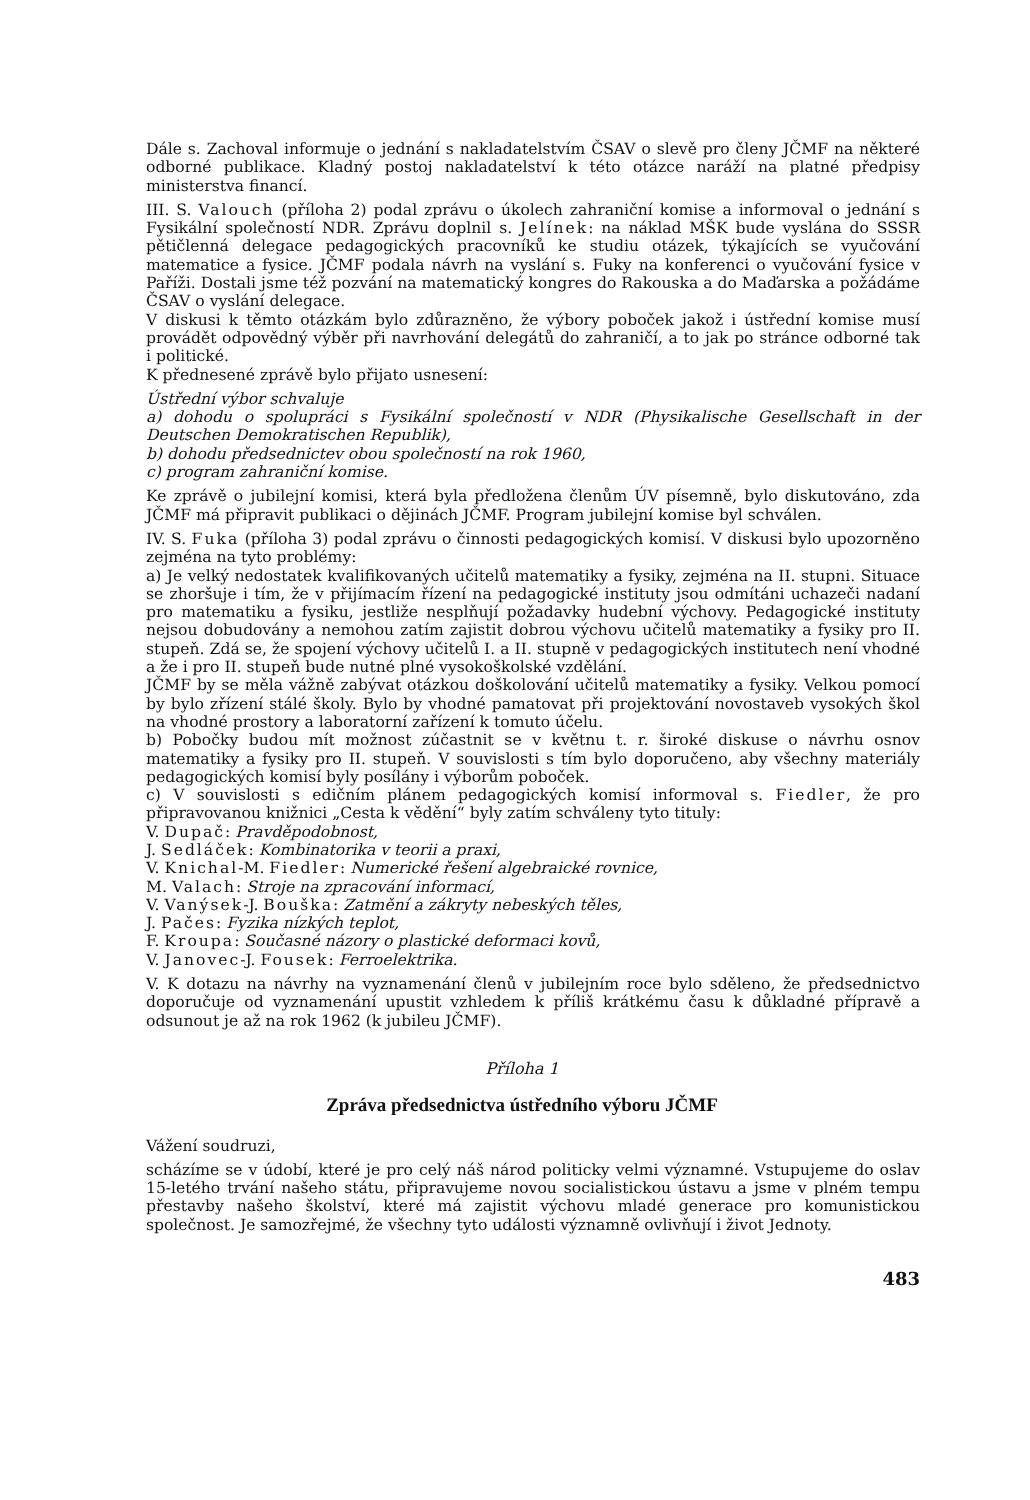Dále s. Zachoval informuje o jednání s nakladatelstvím ČSAV o slevě pro členy JČMF na některé odborné publikace. Kladný postoj nakladatelství k této otázce naráží na platné předpisy ministerstva financí.
III. S. Valouch (příloha 2) podal zprávu o úkolech zahraniční komise a informoval o jednání s Fysikální společností NDR. Zprávu doplnil s. Jelínek: na náklad MŠK bude vyslána do SSSR pětičlenná delegace pedagogických pracovníků ke studiu otázek, týkajících se vyučování matematice a fysice. JČMF podala návrh na vyslání s. Fuky na konferenci o vyučování fysice v Paříži. Dostali jsme též pozvání na matematický kongres do Rakouska a do Maďarska a požádáme ČSAV o vyslání delegace.
V diskusi k těmto otázkám bylo zdůrazněno, že výbory poboček jakož i ústřední komise musí provádět odpovědný výběr při navrhování delegátů do zahraničí, a to jak po stránce odborné tak i politické.
K přednesené zprávě bylo přijato usnesení:
Ústřední výbor schvaluje
a) dohodu o spolupráci s Fysikální společností v NDR (Physikalische Gesellschaft in der Deutschen Demokratischen Republik),
b) dohodu předsednictev obou společností na rok 1960,
c) program zahraniční komise.
Ke zprávě o jubilejní komisi, která byla předložena členům ÚV písemně, bylo diskutováno, zda JČMF má připravit publikaci o dějinách JČMF. Program jubilejní komise byl schválen.
IV. S. Fuka (příloha 3) podal zprávu o činnosti pedagogických komisí. V diskusi bylo upozorněno zejména na tyto problémy:
a) Je velký nedostatek kvalifikovaných učitelů matematiky a fysiky, zejména na II. stupni. Situace se zhoršuje i tím, že v přijímacím řízení na pedagogické instituty jsou odmítáni uchazeči nadaní pro matematiku a fysiku, jestliže nesplňují požadavky hudební výchovy. Pedagogické instituty nejsou dobudovány a nemohou zatím zajistit dobrou výchovu učitelů matematiky a fysiky pro II. stupeň. Zdá se, že spojení výchovy učitelů I. a II. stupně v pedagogických institutech není vhodné a že i pro II. stupeň bude nutné plné vysokoškolské vzdělání.
JČMF by se měla vážně zabývat otázkou doškolování učitelů matematiky a fysiky. Velkou pomocí by bylo zřízení stálé školy. Bylo by vhodné pamatovat při projektování novostaveb vysokých škol na vhodné prostory a laboratorní zařízení k tomuto účelu.
b) Pobočky budou mít možnost zúčastnit se v květnu t. r. široké diskuse o návrhu osnov matematiky a fysiky pro II. stupeň. V souvislosti s tím bylo doporučeno, aby všechny materiály pedagogických komisí byly posílány i výborům poboček.
c) V souvislosti s edičním plánem pedagogických komisí informoval s. Fiedler, že pro připravovanou knižnici „Cesta k vědění“ byly zatím schváleny tyto tituly:
V. Dupač: Pravděpodobnost,
J. Sedláček: Kombinatorika v teorii a praxi,
V. Knichal-M. Fiedler: Numerické řešení algebraické rovnice,
M. Valach: Stroje na zpracování informací,
V. Vanýsek-J. Bouška: Zatmění a zákryty nebeských těles,
J. Pačes: Fyzika nízkých teplot,
F. Kroupa: Současné názory o plastické deformaci kovů,
V. Janovec-J. Fousek: Ferroelektrika.
V. K dotazu na návrhy na vyznamenání členů v jubilejním roce bylo sděleno, že předsednictvo doporučuje od vyznamenání upustit vzhledem k příliš krátkému času k důkladné přípravě a odsunout je až na rok 1962 (k jubileu JČMF).
Příloha 1
Zpráva předsednictva ústředního výboru JČMF
Vážení soudruzi,
scházíme se v údobí, které je pro celý náš národ politicky velmi významné. Vstupujeme do oslav 15-letého trvání našeho státu, připravujeme novou socialistickou ústavu a jsme v plném tempu přestavby našeho školství, které má zajistit výchovu mladé generace pro komunistickou společnost. Je samozřejmé, že všechny tyto události významně ovlivňují i život Jednoty.
483